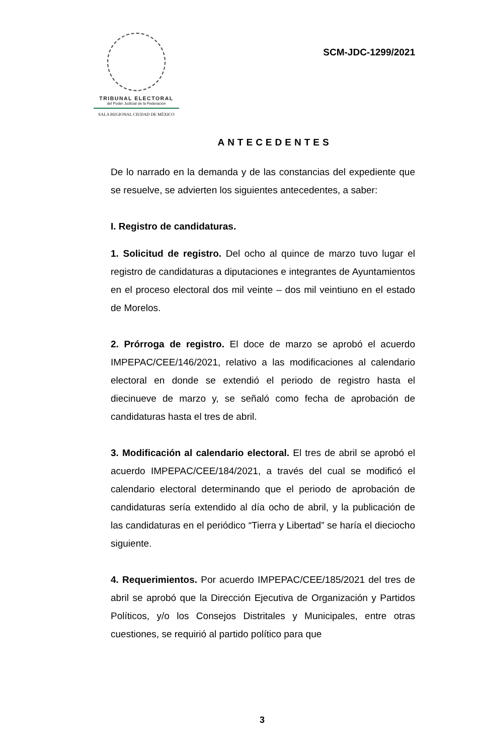TRIBUNAL ELECTORAL
del Poder Judicial de la Federación
SALA REGIONAL CIUDAD DE MÉXICO
SCM-JDC-1299/2021
ANTECEDENTES
De lo narrado en la demanda y de las constancias del expediente que se resuelve, se advierten los siguientes antecedentes, a saber:
I. Registro de candidaturas.
1. Solicitud de registro. Del ocho al quince de marzo tuvo lugar el registro de candidaturas a diputaciones e integrantes de Ayuntamientos en el proceso electoral dos mil veinte – dos mil veintiuno en el estado de Morelos.
2. Prórroga de registro. El doce de marzo se aprobó el acuerdo IMPEPAC/CEE/146/2021, relativo a las modificaciones al calendario electoral en donde se extendió el periodo de registro hasta el diecinueve de marzo y, se señaló como fecha de aprobación de candidaturas hasta el tres de abril.
3. Modificación al calendario electoral. El tres de abril se aprobó el acuerdo IMPEPAC/CEE/184/2021, a través del cual se modificó el calendario electoral determinando que el periodo de aprobación de candidaturas sería extendido al día ocho de abril, y la publicación de las candidaturas en el periódico “Tierra y Libertad” se haría el dieciocho siguiente.
4. Requerimientos. Por acuerdo IMPEPAC/CEE/185/2021 del tres de abril se aprobó que la Dirección Ejecutiva de Organización y Partidos Políticos, y/o los Consejos Distritales y Municipales, entre otras cuestiones, se requirió al partido político para que
3